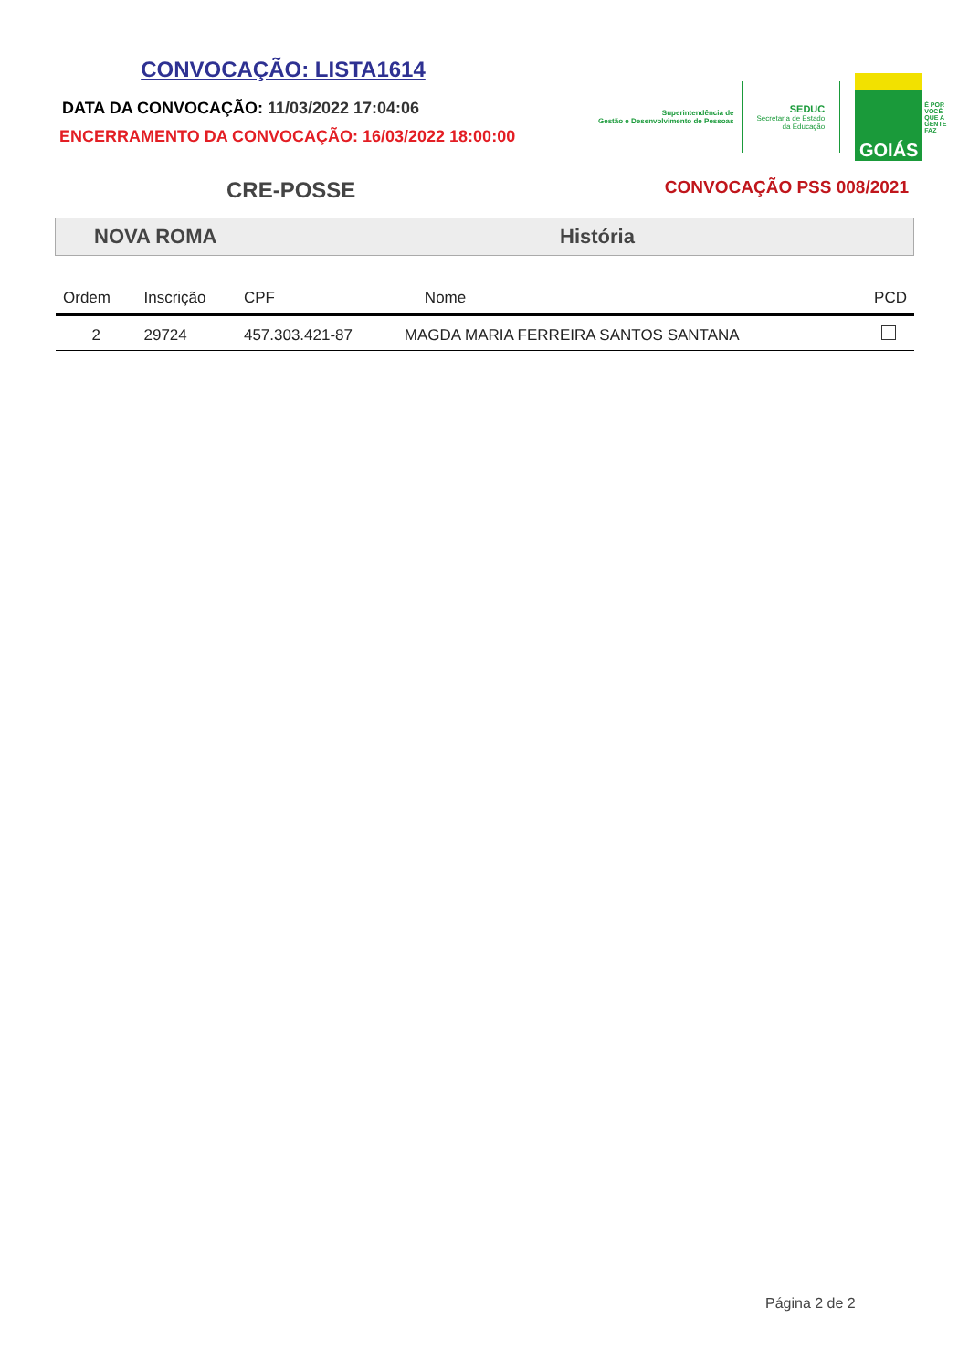CONVOCAÇÃO: LISTA1614
DATA DA CONVOCAÇÃO: 11/03/2022 17:04:06
ENCERRAMENTO DA CONVOCAÇÃO: 16/03/2022 18:00:00
Superintendência de
Gestão e Desenvolvimento de Pessoas
SEDUC
Secretaria de Estado
da Educação
GOIÁS
É POR
VOCÊ
QUE A
GENTE
FAZ
CRE-POSSE CONVOCAÇÃO PSS 008/2021
NOVA ROMA História
| Ordem | Inscrição | CPF | Nome | PCD |
| --- | --- | --- | --- | --- |
| 2 | 29724 | 457.303.421-87 | MAGDA MARIA FERREIRA SANTOS SANTANA | |
Página 2 de 2